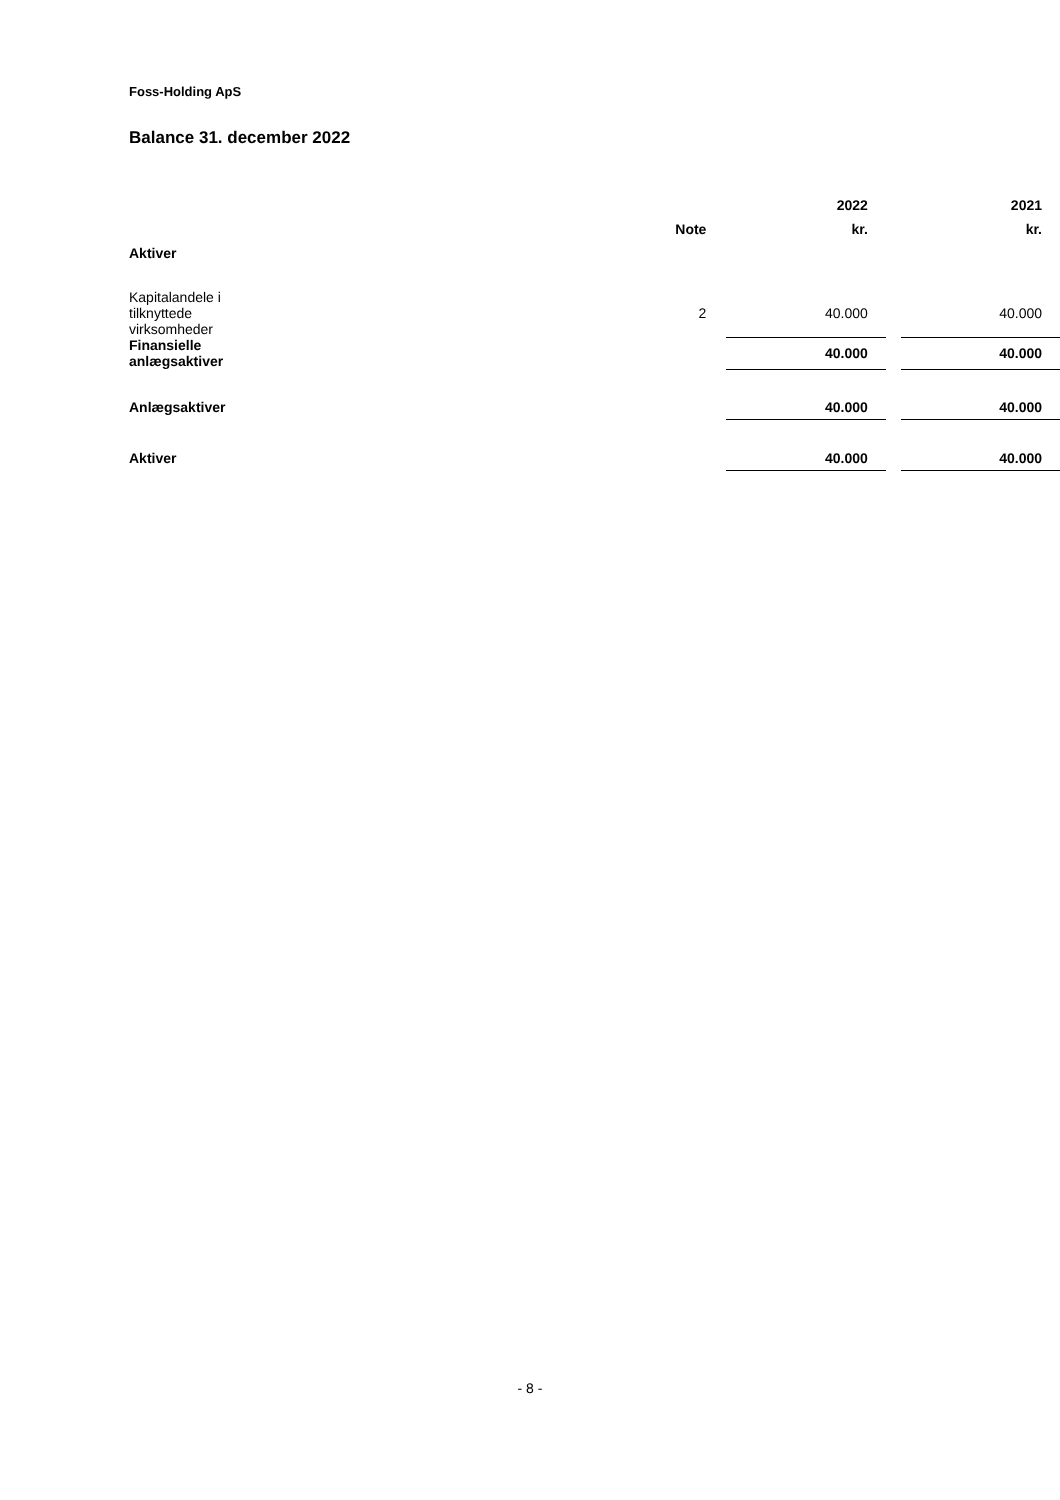Foss-Holding ApS
Balance 31. december 2022
| | | 2022 | | 2021 |
| --- | --- | --- | --- | --- |
| | Note | kr. | | kr. |
| Aktiver | | | | |
| Kapitalandele i tilknyttede virksomheder | 2 | 40.000 | | 40.000 |
| Finansielle anlægsaktiver | | 40.000 | | 40.000 |
| Anlægsaktiver | | 40.000 | | 40.000 |
| Aktiver | | 40.000 | | 40.000 |
- 8 -